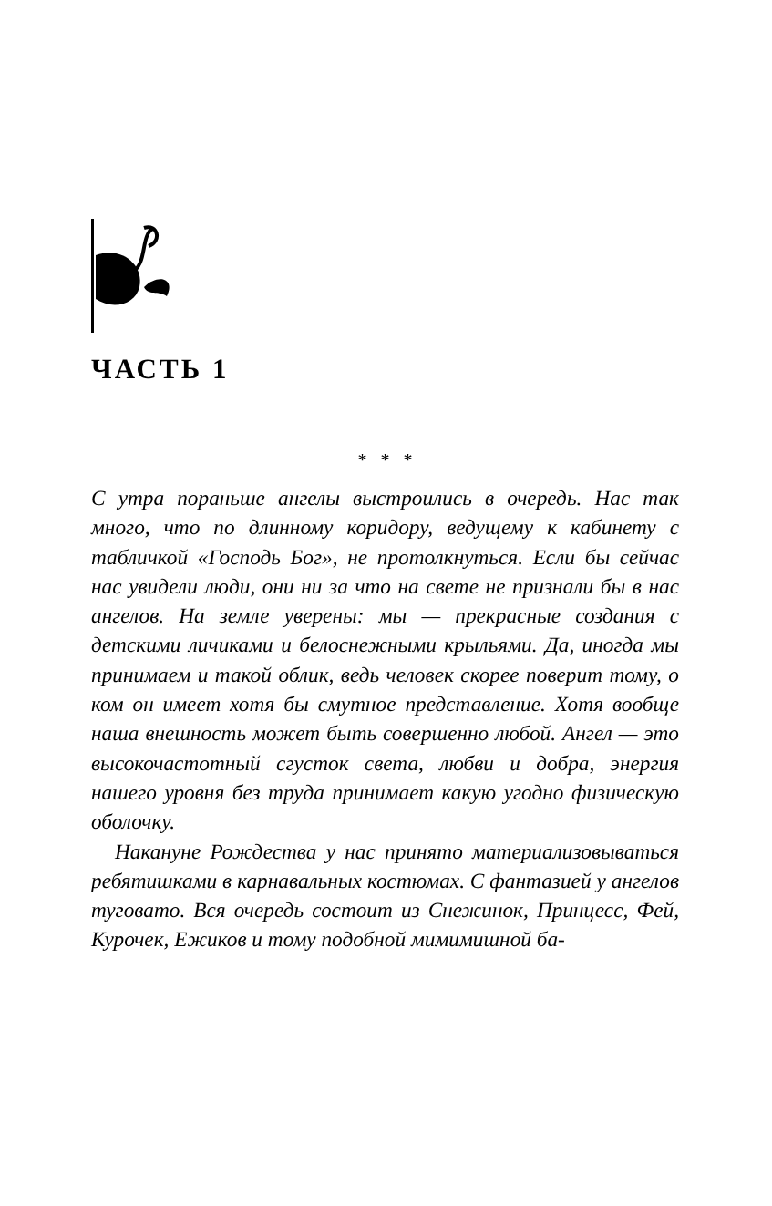ЧАСТЬ 1
* * *
С утра пораньше ангелы выстроились в очередь. Нас так много, что по длинному коридору, ведущему к кабинету с табличкой «Господь Бог», не протолкнуться. Если бы сейчас нас увидели люди, они ни за что на свете не признали бы в нас ангелов. На земле уверены: мы — прекрасные создания с детскими личиками и белоснежными крыльями. Да, иногда мы принимаем и такой облик, ведь человек скорее поверит тому, о ком он имеет хотя бы смутное представление. Хотя вообще наша внешность может быть совершенно любой. Ангел — это высокочастотный сгусток света, любви и добра, энергия нашего уровня без труда принимает какую угодно физическую оболочку.
Накануне Рождества у нас принято материализовываться ребятишками в карнавальных костюмах. С фантазией у ангелов туговато. Вся очередь состоит из Снежинок, Принцесс, Фей, Курочек, Ежиков и тому подобной мимимишной ба-